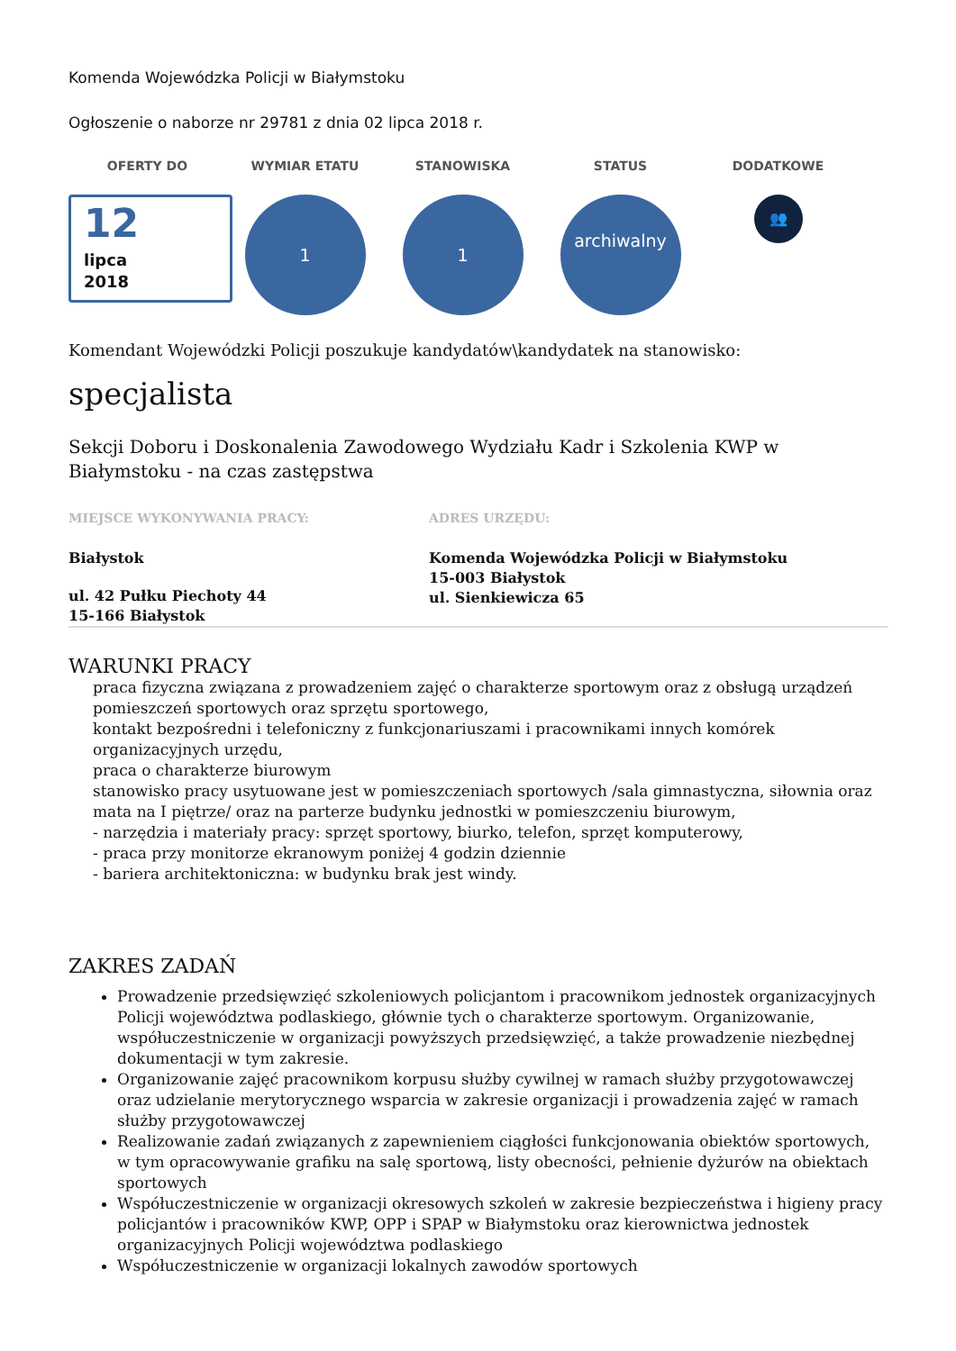Komenda Wojewódzka Policji w Białymstoku
Ogłoszenie o naborze nr 29781 z dnia 02 lipca 2018 r.
OFERTY DO
12
lipca
2018
WYMIAR ETATU
1
STANOWISKA
1
STATUS
archiwalny
DODATKOWE
👥
Komendant Wojewódzki Policji poszukuje kandydatów\kandydatek na stanowisko:
specjalista
Sekcji Doboru i Doskonalenia Zawodowego Wydziału Kadr i Szkolenia KWP w Białymstoku - na czas zastępstwa
MIEJSCE WYKONYWANIA PRACY:
Białystok
ul. 42 Pułku Piechoty 44
15-166 Białystok
ADRES URZĘDU:
Komenda Wojewódzka Policji w Białymstoku
15-003 Białystok
ul. Sienkiewicza 65
WARUNKI PRACY
praca fizyczna związana z prowadzeniem zajęć o charakterze sportowym oraz z obsługą urządzeń pomieszczeń sportowych oraz sprzętu sportowego,
kontakt bezpośredni i telefoniczny z funkcjonariuszami i pracownikami innych komórek organizacyjnych urzędu,
praca o charakterze biurowym
stanowisko pracy usytuowane jest w pomieszczeniach sportowych /sala gimnastyczna, siłownia oraz mata na I piętrze/ oraz na parterze budynku jednostki w pomieszczeniu biurowym,
- narzędzia i materiały pracy: sprzęt sportowy, biurko, telefon, sprzęt komputerowy,
- praca przy monitorze ekranowym poniżej 4 godzin dziennie
- bariera architektoniczna: w budynku brak jest windy.
ZAKRES ZADAŃ
Prowadzenie przedsięwzięć szkoleniowych policjantom i pracownikom jednostek organizacyjnych Policji województwa podlaskiego, głównie tych o charakterze sportowym. Organizowanie, współuczestniczenie w organizacji powyższych przedsięwzięć, a także prowadzenie niezbędnej dokumentacji w tym zakresie.
Organizowanie zajęć pracownikom korpusu służby cywilnej w ramach służby przygotowawczej oraz udzielanie merytorycznego wsparcia w zakresie organizacji i prowadzenia zajęć w ramach służby przygotowawczej
Realizowanie zadań związanych z zapewnieniem ciągłości funkcjonowania obiektów sportowych, w tym opracowywanie grafiku na salę sportową, listy obecności, pełnienie dyżurów na obiektach sportowych
Współuczestniczenie w organizacji okresowych szkoleń w zakresie bezpieczeństwa i higieny pracy policjantów i pracowników KWP, OPP i SPAP w Białymstoku oraz kierownictwa jednostek organizacyjnych Policji województwa podlaskiego
Współuczestniczenie w organizacji lokalnych zawodów sportowych